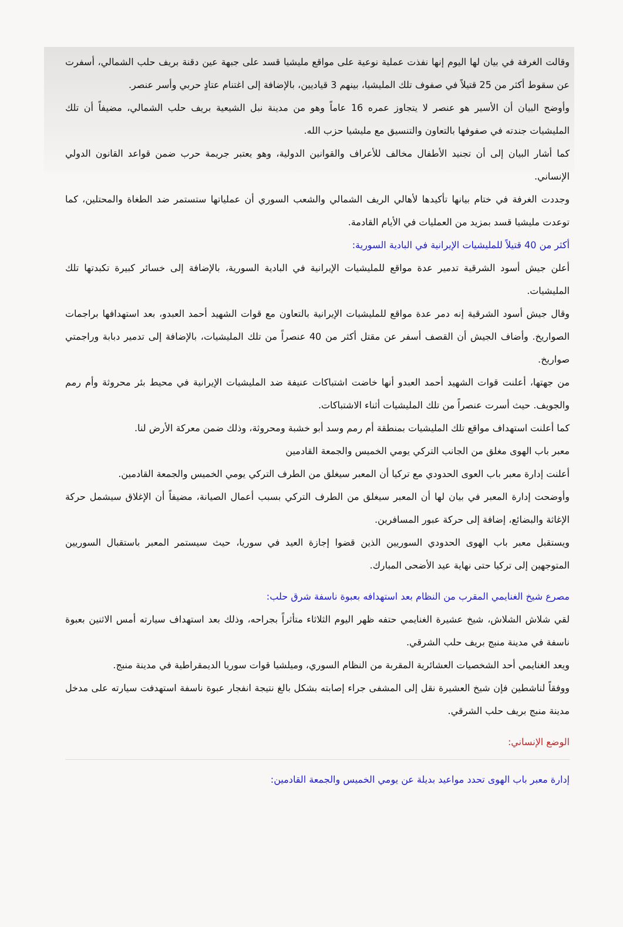وقالت الغرفة في بيان لها اليوم إنها نفذت عملية نوعية على مواقع مليشيا قسد على جبهة عين دقنة بريف حلب الشمالي، أسفرت عن سقوط أكثر من 25 قتيلاً في صفوف تلك المليشيا، بينهم 3 قياديين، بالإضافة إلى اغتنام عتادٍ حربي وأسر عنصر.
وأوضح البيان أن الأسير هو عنصر لا يتجاوز عمره 16 عاماً وهو من مدينة نبل الشيعية بريف حلب الشمالي، مضيفاً أن تلك المليشيات جندته في صفوفها بالتعاون والتنسيق مع مليشيا حزب الله.
كما أشار البيان إلى أن تجنيد الأطفال مخالف للأعراف والقوانين الدولية، وهو يعتبر جريمة حرب ضمن قواعد القانون الدولي الإنساني.
وجددت الغرفة في ختام بيانها تأكيدها لأهالي الريف الشمالي والشعب السوري أن عملياتها ستستمر ضد الطغاة والمحتلين، كما توعدت مليشيا قسد بمزيد من العمليات في الأيام القادمة.
أكثر من 40 قتيلاً للمليشيات الإيرانية في البادية السورية:
أعلن جيش أسود الشرقية تدمير عدة مواقع للمليشيات الإيرانية في البادية السورية، بالإضافة إلى خسائر كبيرة تكبدتها تلك المليشيات.
وقال جيش أسود الشرقية إنه دمر عدة مواقع للمليشيات الإيرانية بالتعاون مع قوات الشهيد أحمد العبدو، بعد استهدافها براجمات الصواريخ. وأضاف الجيش أن القصف أسفر عن مقتل أكثر من 40 عنصراً من تلك المليشيات، بالإضافة إلى تدمير دبابة وراجمتي صواريخ.
من جهتها، أعلنت قوات الشهيد أحمد العبدو أنها خاضت اشتباكات عنيفة ضد المليشيات الإيرانية في محيط بئر محروثة وأم رمم والجويف. حيث أسرت عنصراً من تلك المليشيات أثناء الاشتباكات.
كما أعلنت استهداف مواقع تلك المليشيات بمنطقة أم رمم وسد أبو خشبة ومحروثة، وذلك ضمن معركة الأرض لنا.
معبر باب الهوى مغلق من الجانب التركي يومي الخميس والجمعة القادمين
أعلنت إدارة معبر باب العوى الحدودي مع تركيا أن المعبر سيغلق من الطرف التركي يومي الخميس والجمعة القادمين.
وأوضحت إدارة المعبر في بيان لها أن المعبر سيغلق من الطرف التركي بسبب أعمال الصيانة، مضيفاً أن الإغلاق سيشمل حركة الإغاثة والبضائع، إضافة إلى حركة عبور المسافرين.
ويستقبل معبر باب الهوى الحدودي السوريين الذين قضوا إجازة العيد في سوريا، حيث سيستمر المعبر باستقبال السوريين المتوجهين إلى تركيا حتى نهاية عيد الأضحى المبارك.
مصرع شيخ الغنايمي المقرب من النظام بعد استهدافه بعبوة ناسفة شرق حلب:
لقي شلاش الشلاش، شيخ عشيرة الغنايمي حتفه ظهر اليوم الثلاثاء متأثراً بجراحه، وذلك بعد استهداف سيارته أمس الاثنين بعبوة ناسفة في مدينة منبج بريف حلب الشرقي.
ويعد الغنايمي أحد الشخصيات العشائرية المقربة من النظام السوري، وميلشيا قوات سوريا الديمقراطية في مدينة منبج.
ووفقاً لناشطين فإن شيخ العشيرة نقل إلى المشفى جراء إصابته بشكل بالغ نتيجة انفجار عبوة ناسفة استهدفت سيارته على مدخل مدينة منبج بريف حلب الشرقي.
الوضع الإنساني:
إدارة معبر باب الهوى تحدد مواعيد بديلة عن يومي الخميس والجمعة القادمين: